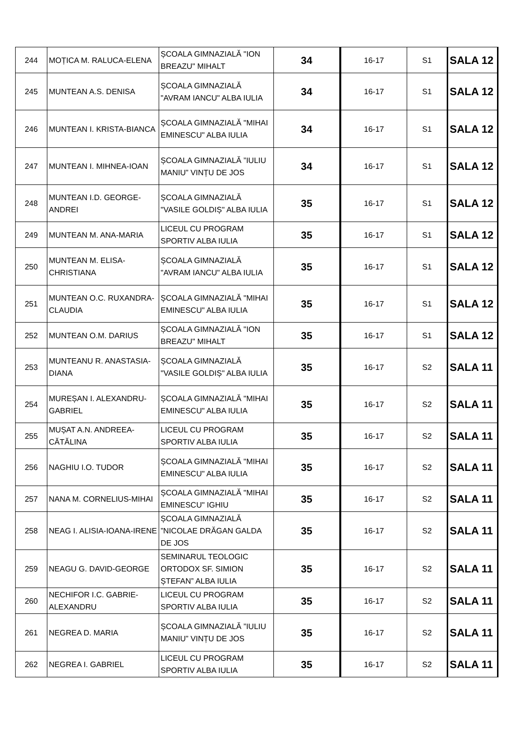| 244 | MOȚICA M. RALUCA-ELENA | ȘCOALA GIMNAZIALĂ "ION BREAZU" MIHALT | 34 | 16-17 | S1 | SALA 12 |
| 245 | MUNTEAN A.S. DENISA | ȘCOALA GIMNAZIALĂ "AVRAM IANCU" ALBA IULIA | 34 | 16-17 | S1 | SALA 12 |
| 246 | MUNTEAN I. KRISTA-BIANCA | ȘCOALA GIMNAZIALĂ "MIHAI EMINESCU" ALBA IULIA | 34 | 16-17 | S1 | SALA 12 |
| 247 | MUNTEAN I. MIHNEA-IOAN | ȘCOALA GIMNAZIALĂ ”IULIU MANIU” VINȚU DE JOS | 34 | 16-17 | S1 | SALA 12 |
| 248 | MUNTEAN I.D. GEORGE-ANDREI | ȘCOALA GIMNAZIALĂ "VASILE GOLDIȘ" ALBA IULIA | 35 | 16-17 | S1 | SALA 12 |
| 249 | MUNTEAN M. ANA-MARIA | LICEUL CU PROGRAM SPORTIV ALBA IULIA | 35 | 16-17 | S1 | SALA 12 |
| 250 | MUNTEAN M. ELISA-CHRISTIANA | ȘCOALA GIMNAZIALĂ "AVRAM IANCU" ALBA IULIA | 35 | 16-17 | S1 | SALA 12 |
| 251 | MUNTEAN O.C. RUXANDRA-CLAUDIA | ȘCOALA GIMNAZIALĂ "MIHAI EMINESCU" ALBA IULIA | 35 | 16-17 | S1 | SALA 12 |
| 252 | MUNTEAN O.M. DARIUS | ȘCOALA GIMNAZIALĂ "ION BREAZU" MIHALT | 35 | 16-17 | S1 | SALA 12 |
| 253 | MUNTEANU R. ANASTASIA-DIANA | ȘCOALA GIMNAZIALĂ "VASILE GOLDIȘ" ALBA IULIA | 35 | 16-17 | S2 | SALA 11 |
| 254 | MUREȘAN I. ALEXANDRU-GABRIEL | ȘCOALA GIMNAZIALĂ "MIHAI EMINESCU" ALBA IULIA | 35 | 16-17 | S2 | SALA 11 |
| 255 | MUȘAT A.N. ANDREEA-CĂTĂLINA | LICEUL CU PROGRAM SPORTIV ALBA IULIA | 35 | 16-17 | S2 | SALA 11 |
| 256 | NAGHIU I.O. TUDOR | ȘCOALA GIMNAZIALĂ "MIHAI EMINESCU" ALBA IULIA | 35 | 16-17 | S2 | SALA 11 |
| 257 | NANA M. CORNELIUS-MIHAI | ȘCOALA GIMNAZIALĂ "MIHAI EMINESCU" IGHIU | 35 | 16-17 | S2 | SALA 11 |
| 258 | NEAG I. ALISIA-IOANA-IRENE | ȘCOALA GIMNAZIALĂ ”NICOLAE DRĂGAN GALDA DE JOS | 35 | 16-17 | S2 | SALA 11 |
| 259 | NEAGU G. DAVID-GEORGE | SEMINARUL TEOLOGIC ORTODOX SF. SIMION ȘTEFAN” ALBA IULIA | 35 | 16-17 | S2 | SALA 11 |
| 260 | NECHIFOR I.C. GABRIE-ALEXANDRU | LICEUL CU PROGRAM SPORTIV ALBA IULIA | 35 | 16-17 | S2 | SALA 11 |
| 261 | NEGREA D. MARIA | ȘCOALA GIMNAZIALĂ ”IULIU MANIU” VINȚU DE JOS | 35 | 16-17 | S2 | SALA 11 |
| 262 | NEGREA I. GABRIEL | LICEUL CU PROGRAM SPORTIV ALBA IULIA | 35 | 16-17 | S2 | SALA 11 |